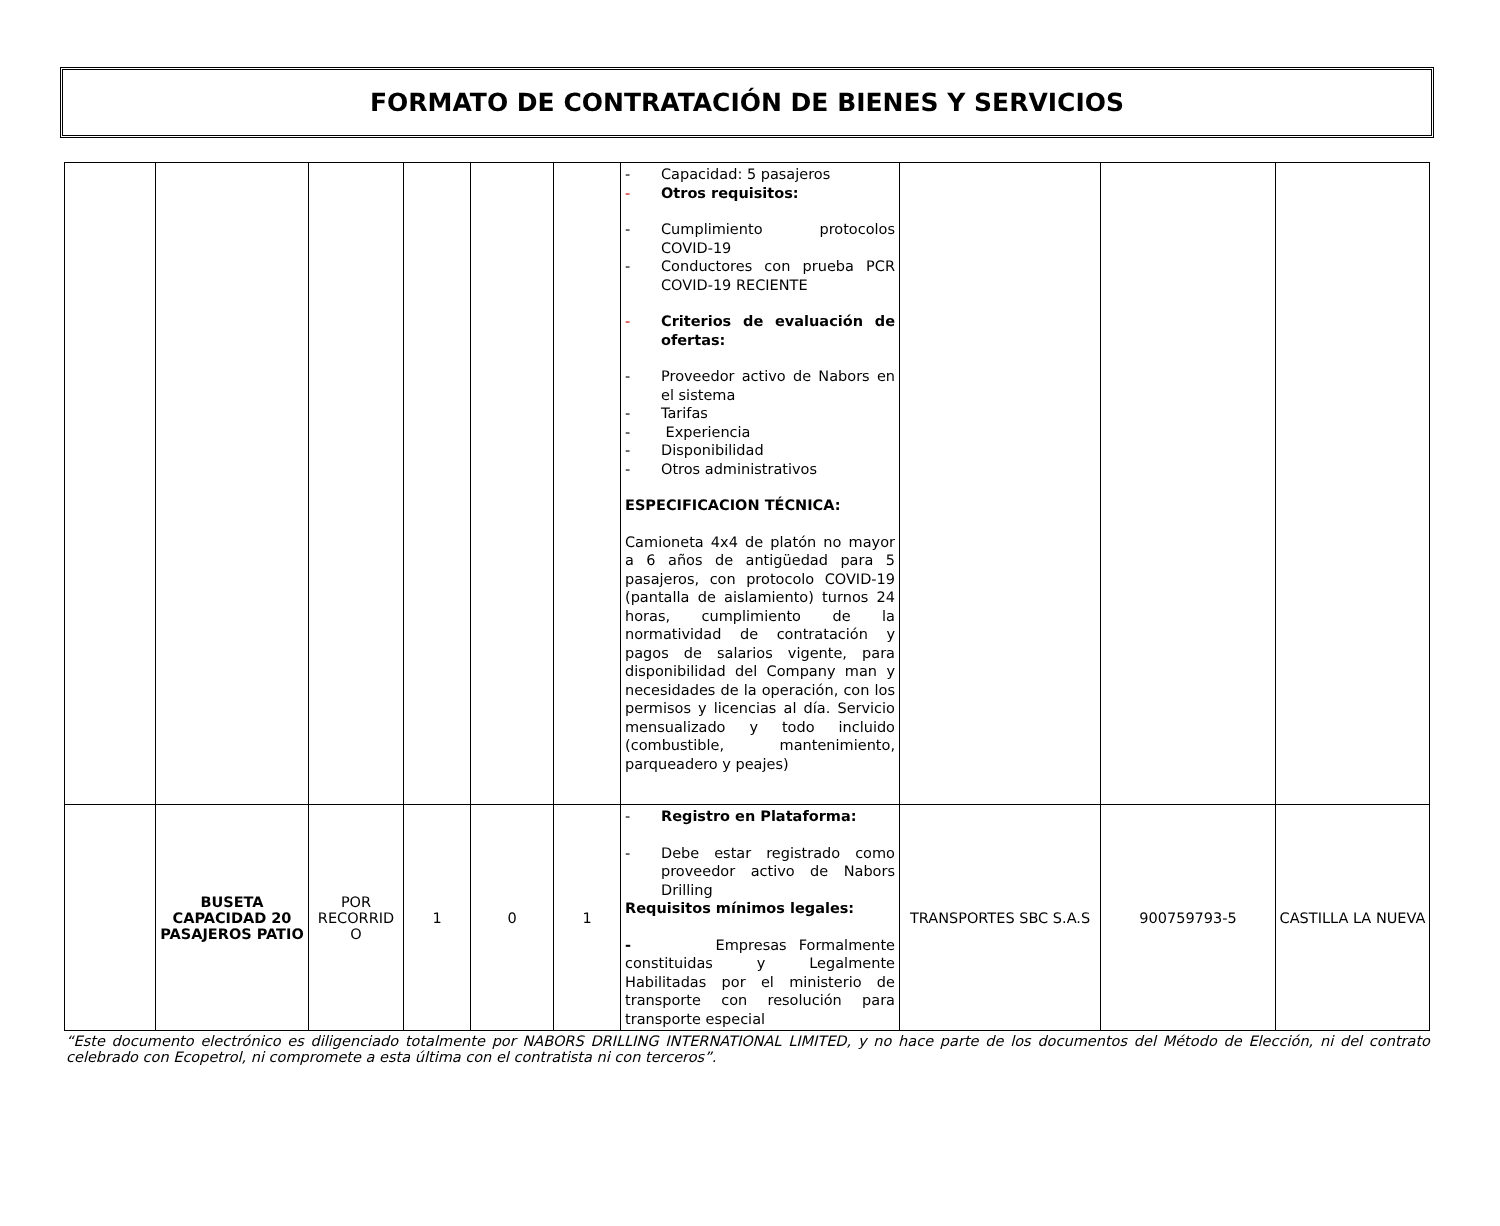FORMATO DE CONTRATACIÓN DE BIENES Y SERVICIOS
| | | | | | | - Capacidad: 5 pasajeros - Otros requisitos: - Cumplimiento protocolos COVID-19 - Conductores con prueba PCR COVID-19 RECIENTE - Criterios de evaluación de ofertas: - Proveedor activo de Nabors en el sistema - Tarifas - Experiencia - Disponibilidad - Otros administrativos ESPECIFICACION TÉCNICA: Camioneta 4x4 de platón no mayor a 6 años de antigüedad para 5 pasajeros, con protocolo COVID-19 (pantalla de aislamiento) turnos 24 horas, cumplimiento de la normatividad de contratación y pagos de salarios vigente, para disponibilidad del Company man y necesidades de la operación, con los permisos y licencias al día. Servicio mensualizado y todo incluido (combustible, mantenimiento, parqueadero y peajes) | | | |
| | BUSETA CAPACIDAD 20 PASAJEROS PATIO | POR RECORRID O | 1 | 0 | 1 | - Registro en Plataforma: - Debe estar registrado como proveedor activo de Nabors Drilling Requisitos mínimos legales: - Empresas Formalmente constituidas y Legalmente Habilitadas por el ministerio de transporte con resolución para transporte especial | TRANSPORTES SBC S.A.S | 900759793-5 | CASTILLA LA NUEVA |
“Este documento electrónico es diligenciado totalmente por NABORS DRILLING INTERNATIONAL LIMITED, y no hace parte de los documentos del Método de Elección, ni del contrato celebrado con Ecopetrol, ni compromete a esta última con el contratista ni con terceros”.